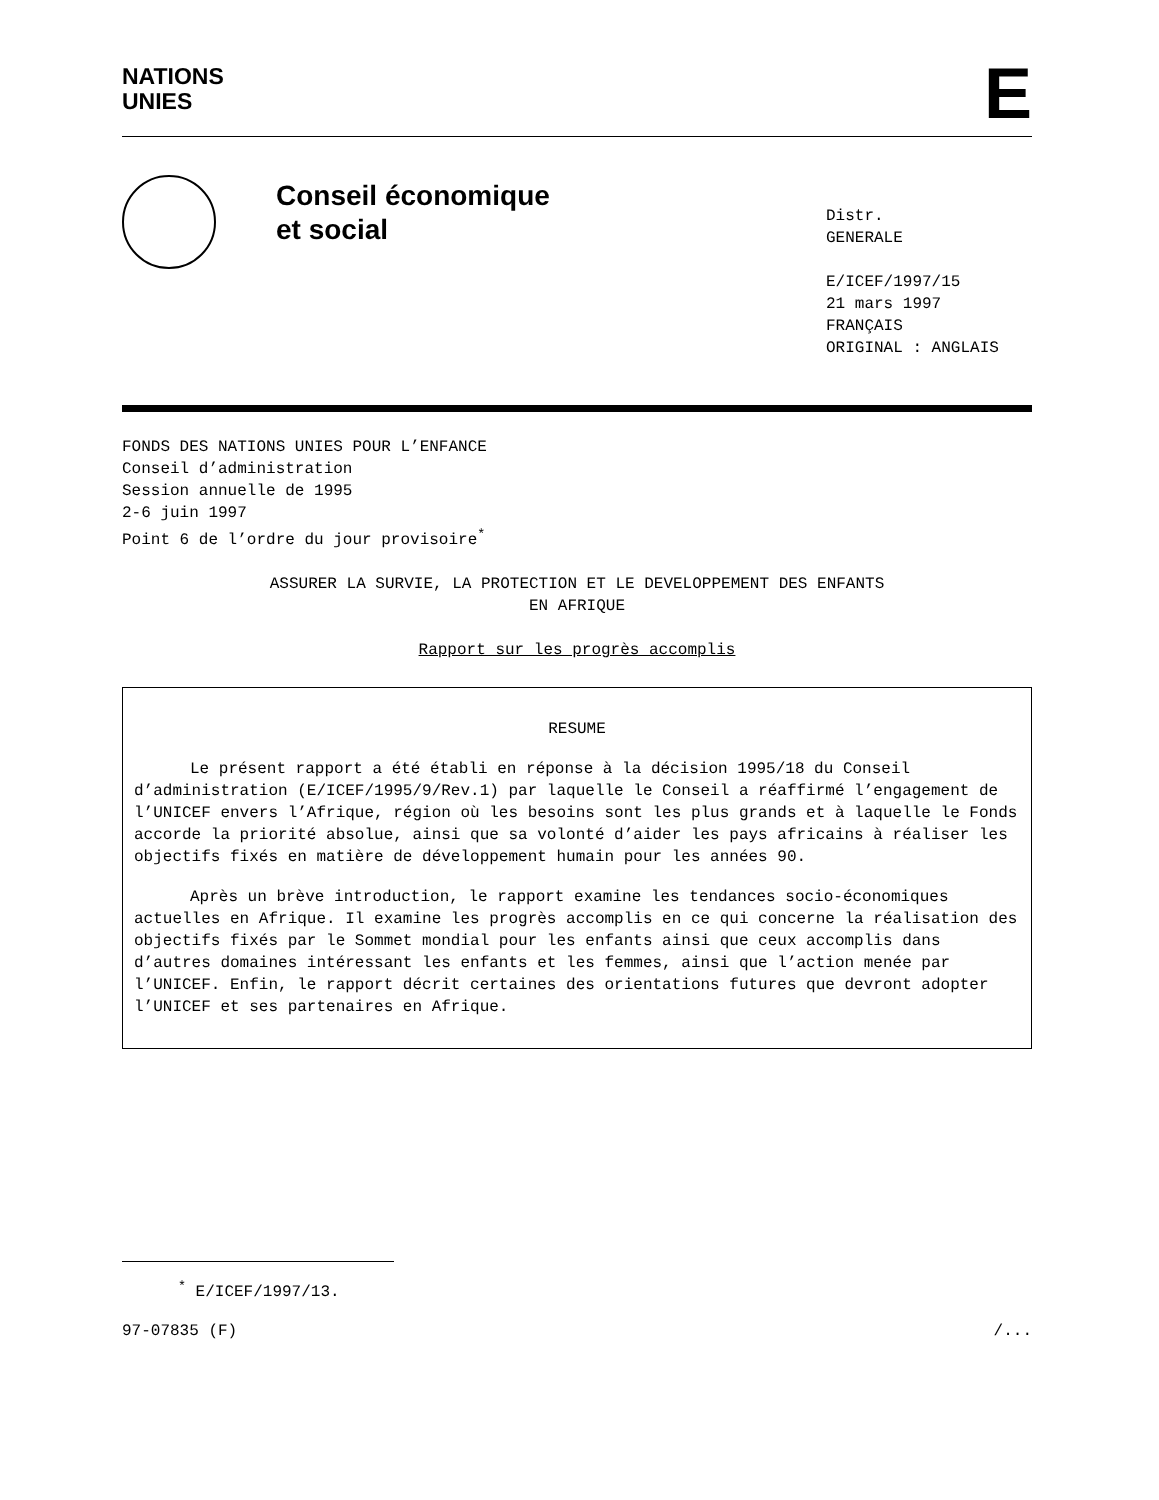NATIONS
UNIES
E
Conseil économique
et social
Distr.
GENERALE
E/ICEF/1997/15
21 mars 1997
FRANÇAIS
ORIGINAL : ANGLAIS
FONDS DES NATIONS UNIES POUR L’ENFANCE
Conseil d’administration
Session annuelle de 1995
2-6 juin 1997
Point 6 de l’ordre du jour provisoire<sup>*</sup>
ASSURER LA SURVIE, LA PROTECTION ET LE DEVELOPPEMENT DES ENFANTS
EN AFRIQUE
Rapport sur les progrès accomplis
RESUME
Le présent rapport a été établi en réponse à la décision 1995/18 du Conseil d’administration (E/ICEF/1995/9/Rev.1) par laquelle le Conseil a réaffirmé l’engagement de l’UNICEF envers l’Afrique, région où les besoins sont les plus grands et à laquelle le Fonds accorde la priorité absolue, ainsi que sa volonté d’aider les pays africains à réaliser les objectifs fixés en matière de développement humain pour les années 90.
Après un brève introduction, le rapport examine les tendances socio-économiques actuelles en Afrique. Il examine les progrès accomplis en ce qui concerne la réalisation des objectifs fixés par le Sommet mondial pour les enfants ainsi que ceux accomplis dans d’autres domaines intéressant les enfants et les femmes, ainsi que l’action menée par l’UNICEF. Enfin, le rapport décrit certaines des orientations futures que devront adopter l’UNICEF et ses partenaires en Afrique.
<sup>*</sup> E/ICEF/1997/13.
97-07835 (F) /...